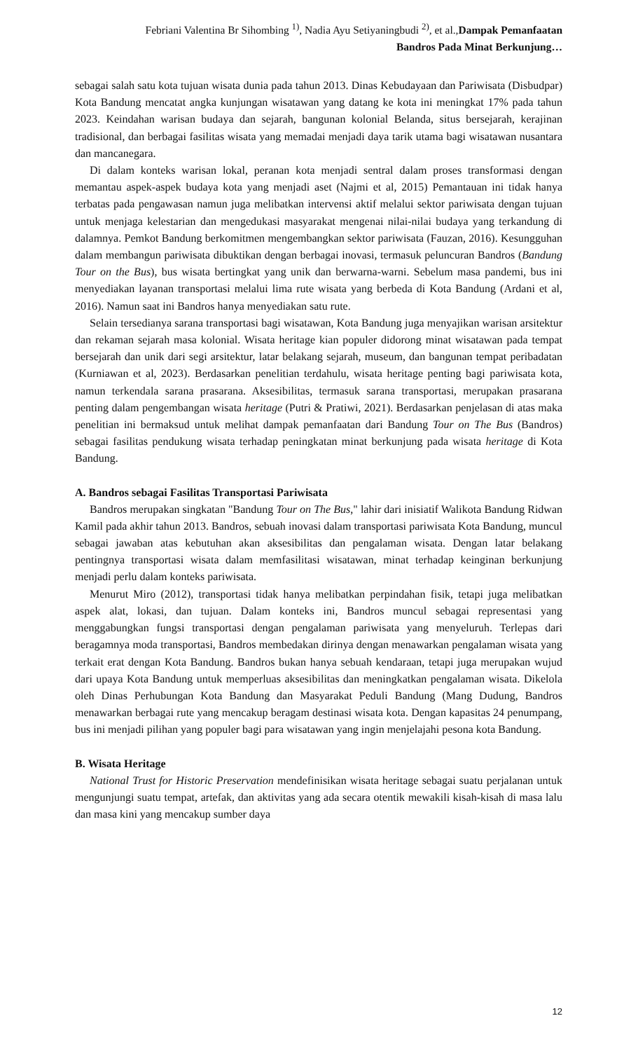Febriani Valentina Br Sihombing <sup>1)</sup>, Nadia Ayu Setiyaningbudi <sup>2)</sup>, et al.,Dampak Pemanfaatan Bandros Pada Minat Berkunjung…
sebagai salah satu kota tujuan wisata dunia pada tahun 2013. Dinas Kebudayaan dan Pariwisata (Disbudpar) Kota Bandung mencatat angka kunjungan wisatawan yang datang ke kota ini meningkat 17% pada tahun 2023. Keindahan warisan budaya dan sejarah, bangunan kolonial Belanda, situs bersejarah, kerajinan tradisional, dan berbagai fasilitas wisata yang memadai menjadi daya tarik utama bagi wisatawan nusantara dan mancanegara.
Di dalam konteks warisan lokal, peranan kota menjadi sentral dalam proses transformasi dengan memantau aspek-aspek budaya kota yang menjadi aset (Najmi et al, 2015) Pemantauan ini tidak hanya terbatas pada pengawasan namun juga melibatkan intervensi aktif melalui sektor pariwisata dengan tujuan untuk menjaga kelestarian dan mengedukasi masyarakat mengenai nilai-nilai budaya yang terkandung di dalamnya. Pemkot Bandung berkomitmen mengembangkan sektor pariwisata (Fauzan, 2016). Kesungguhan dalam membangun pariwisata dibuktikan dengan berbagai inovasi, termasuk peluncuran Bandros (Bandung Tour on the Bus), bus wisata bertingkat yang unik dan berwarna-warni. Sebelum masa pandemi, bus ini menyediakan layanan transportasi melalui lima rute wisata yang berbeda di Kota Bandung (Ardani et al, 2016). Namun saat ini Bandros hanya menyediakan satu rute.
Selain tersedianya sarana transportasi bagi wisatawan, Kota Bandung juga menyajikan warisan arsitektur dan rekaman sejarah masa kolonial. Wisata heritage kian populer didorong minat wisatawan pada tempat bersejarah dan unik dari segi arsitektur, latar belakang sejarah, museum, dan bangunan tempat peribadatan (Kurniawan et al, 2023). Berdasarkan penelitian terdahulu, wisata heritage penting bagi pariwisata kota, namun terkendala sarana prasarana. Aksesibilitas, termasuk sarana transportasi, merupakan prasarana penting dalam pengembangan wisata heritage (Putri & Pratiwi, 2021). Berdasarkan penjelasan di atas maka penelitian ini bermaksud untuk melihat dampak pemanfaatan dari Bandung Tour on The Bus (Bandros) sebagai fasilitas pendukung wisata terhadap peningkatan minat berkunjung pada wisata heritage di Kota Bandung.
A. Bandros sebagai Fasilitas Transportasi Pariwisata
Bandros merupakan singkatan "Bandung Tour on The Bus," lahir dari inisiatif Walikota Bandung Ridwan Kamil pada akhir tahun 2013. Bandros, sebuah inovasi dalam transportasi pariwisata Kota Bandung, muncul sebagai jawaban atas kebutuhan akan aksesibilitas dan pengalaman wisata. Dengan latar belakang pentingnya transportasi wisata dalam memfasilitasi wisatawan, minat terhadap keinginan berkunjung menjadi perlu dalam konteks pariwisata.
Menurut Miro (2012), transportasi tidak hanya melibatkan perpindahan fisik, tetapi juga melibatkan aspek alat, lokasi, dan tujuan. Dalam konteks ini, Bandros muncul sebagai representasi yang menggabungkan fungsi transportasi dengan pengalaman pariwisata yang menyeluruh. Terlepas dari beragamnya moda transportasi, Bandros membedakan dirinya dengan menawarkan pengalaman wisata yang terkait erat dengan Kota Bandung. Bandros bukan hanya sebuah kendaraan, tetapi juga merupakan wujud dari upaya Kota Bandung untuk memperluas aksesibilitas dan meningkatkan pengalaman wisata. Dikelola oleh Dinas Perhubungan Kota Bandung dan Masyarakat Peduli Bandung (Mang Dudung, Bandros menawarkan berbagai rute yang mencakup beragam destinasi wisata kota. Dengan kapasitas 24 penumpang, bus ini menjadi pilihan yang populer bagi para wisatawan yang ingin menjelajahi pesona kota Bandung.
B. Wisata Heritage
National Trust for Historic Preservation mendefinisikan wisata heritage sebagai suatu perjalanan untuk mengunjungi suatu tempat, artefak, dan aktivitas yang ada secara otentik mewakili kisah-kisah di masa lalu dan masa kini yang mencakup sumber daya
12